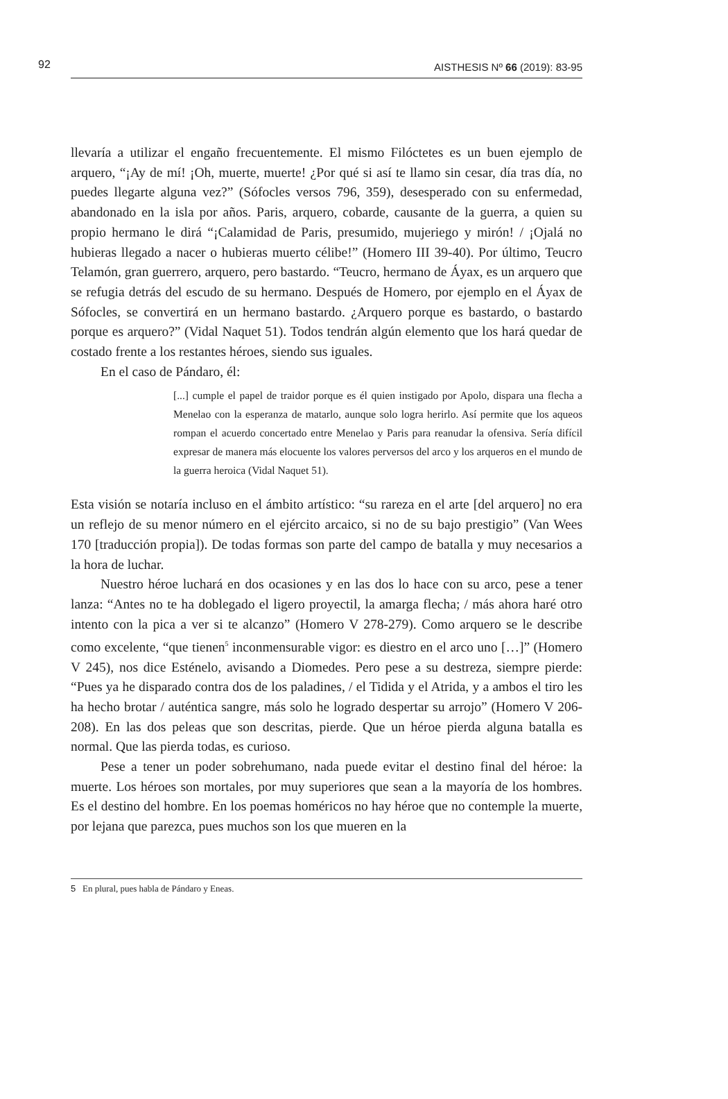92 AISTHESIS Nº 66 (2019): 83-95
llevaría a utilizar el engaño frecuentemente. El mismo Filóctetes es un buen ejemplo de arquero, “¡Ay de mí! ¡Oh, muerte, muerte! ¿Por qué si así te llamo sin cesar, día tras día, no puedes llegarte alguna vez?” (Sófocles versos 796, 359), desesperado con su enfermedad, abandonado en la isla por años. Paris, arquero, cobarde, causante de la guerra, a quien su propio hermano le dirá “¡Calamidad de Paris, presumido, mujeriego y mirón! / ¡Ojalá no hubieras llegado a nacer o hubieras muerto célibe!” (Homero III 39-40). Por último, Teucro Telamón, gran guerrero, arquero, pero bastardo. “Teucro, hermano de Áyax, es un arquero que se refugia detrás del escudo de su hermano. Después de Homero, por ejemplo en el Áyax de Sófocles, se convertirá en un hermano bastardo. ¿Arquero porque es bastardo, o bastardo porque es arquero?” (Vidal Naquet 51). Todos tendrán algún elemento que los hará quedar de costado frente a los restantes héroes, siendo sus iguales.
En el caso de Pándaro, él:
[...] cumple el papel de traidor porque es él quien instigado por Apolo, dispara una flecha a Menelao con la esperanza de matarlo, aunque solo logra herirlo. Así permite que los aqueos rompan el acuerdo concertado entre Menelao y Paris para reanudar la ofensiva. Sería difícil expresar de manera más elocuente los valores perversos del arco y los arqueros en el mundo de la guerra heroica (Vidal Naquet 51).
Esta visión se notaría incluso en el ámbito artístico: “su rareza en el arte [del arquero] no era un reflejo de su menor número en el ejército arcaico, si no de su bajo prestigio” (Van Wees 170 [traducción propia]). De todas formas son parte del campo de batalla y muy necesarios a la hora de luchar.
Nuestro héroe luchará en dos ocasiones y en las dos lo hace con su arco, pese a tener lanza: “Antes no te ha doblegado el ligero proyectil, la amarga flecha; / más ahora haré otro intento con la pica a ver si te alcanzo” (Homero V 278-279). Como arquero se le describe como excelente, “que tienen<sup>5</sup> inconmensurable vigor: es diestro en el arco uno […]” (Homero V 245), nos dice Esténelo, avisando a Diomedes. Pero pese a su destreza, siempre pierde: “Pues ya he disparado contra dos de los paladines, / el Tidida y el Atrida, y a ambos el tiro les ha hecho brotar / auténtica sangre, más solo he logrado despertar su arrojo” (Homero V 206-208). En las dos peleas que son descritas, pierde. Que un héroe pierda alguna batalla es normal. Que las pierda todas, es curioso.
Pese a tener un poder sobrehumano, nada puede evitar el destino final del héroe: la muerte. Los héroes son mortales, por muy superiores que sean a la mayoría de los hombres. Es el destino del hombre. En los poemas homéricos no hay héroe que no contemple la muerte, por lejana que parezca, pues muchos son los que mueren en la
5 En plural, pues habla de Pándaro y Eneas.